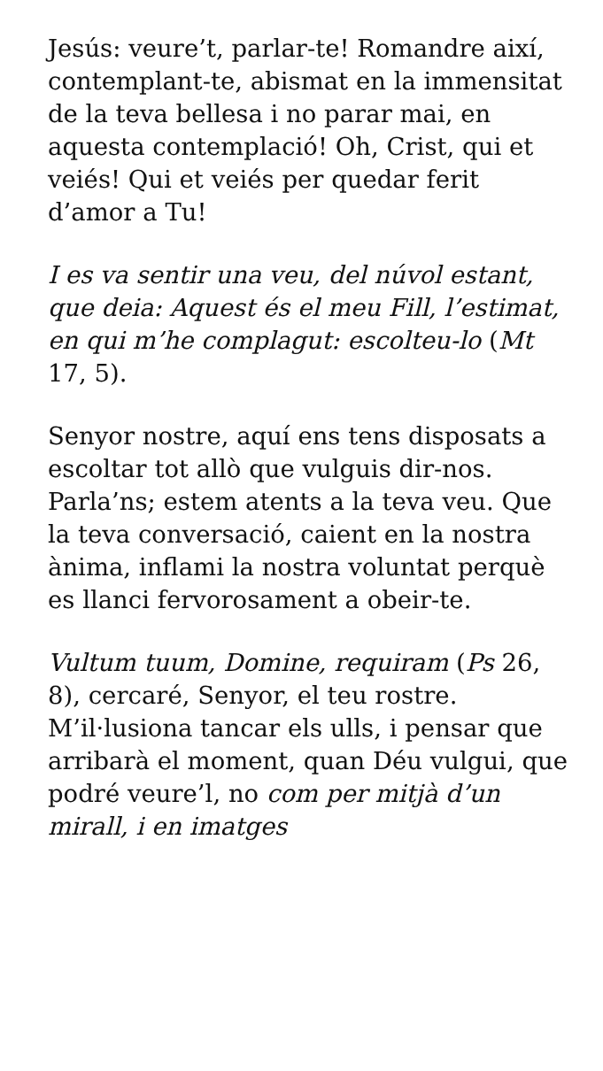Jesús: veure’t, parlar-te! Romandre així, contemplant-te, abismat en la immensitat de la teva bellesa i no parar mai, en aquesta contemplació! Oh, Crist, qui et veiés! Qui et veiés per quedar ferit d’amor a Tu!
I es va sentir una veu, del núvol estant, que deia: Aquest és el meu Fill, l’estimat, en qui m’he complagut: escolteu-lo (Mt 17, 5).
Senyor nostre, aquí ens tens disposats a escoltar tot allò que vulguis dir-nos. Parla’ns; estem atents a la teva veu. Que la teva conversació, caient en la nostra ànima, inflami la nostra voluntat perquè es llanci fervorosament a obeir-te.
Vultum tuum, Domine, requiram (Ps 26, 8), cercaré, Senyor, el teu rostre. M’il·lusiona tancar els ulls, i pensar que arribarà el moment, quan Déu vulgui, que podré veure’l, no com per mitjà d’un mirall, i en imatges